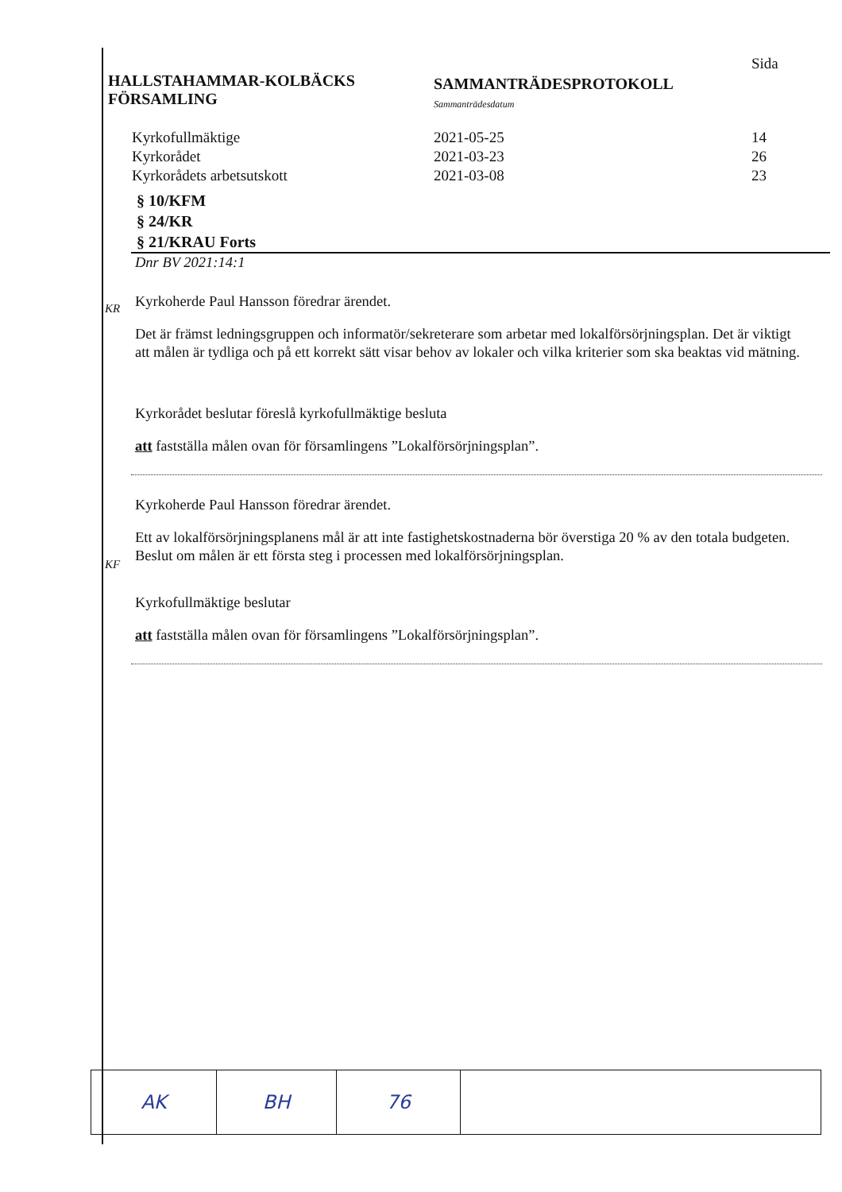HALLSTAHAMMAR-KOLBÄCKS
FÖRSAMLING
SAMMANTRÄDESPROTOKOLL
Sammanträdesdatum
Sida
| Kyrkofullmäktige | 2021-05-25 | 14 |
| Kyrkorådet | 2021-03-23 | 26 |
| Kyrkorådets arbetsutskott | 2021-03-08 | 23 |
§ 10/KFM
§ 24/KR
§ 21/KRAU Forts
Dnr BV 2021:14:1
KR
Kyrkoherde Paul Hansson föredrar ärendet.
Det är främst ledningsgruppen och informatör/sekreterare som arbetar med lokalförsörjningsplan. Det är viktigt att målen är tydliga och på ett korrekt sätt visar behov av lokaler och vilka kriterier som ska beaktas vid mätning.
Kyrkorådet beslutar föreslå kyrkofullmäktige besluta
att fastställa målen ovan för församlingens ”Lokalförsörjningsplan”.
KF
Kyrkoherde Paul Hansson föredrar ärendet.
Ett av lokalförsörjningsplanens mål är att inte fastighetskostnaderna bör överstiga 20 % av den totala budgeten. Beslut om målen är ett första steg i processen med lokalförsörjningsplan.
Kyrkofullmäktige beslutar
att fastställa målen ovan för församlingens ”Lokalförsörjningsplan”.
| AK | BH | 76 | |